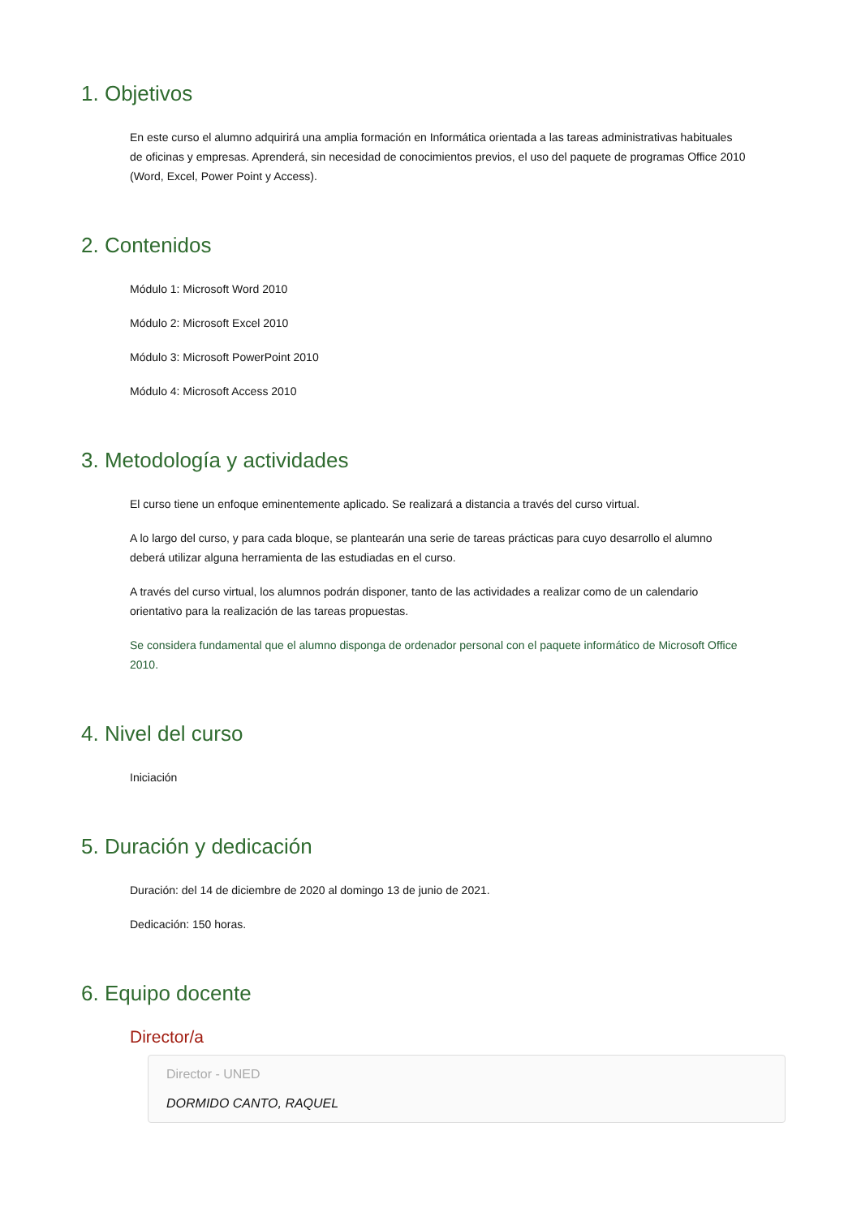1. Objetivos
En este curso el alumno adquirirá una amplia formación en Informática orientada a las tareas administrativas habituales de oficinas y empresas. Aprenderá, sin necesidad de conocimientos previos, el uso del paquete de programas Office 2010 (Word, Excel, Power Point y Access).
2. Contenidos
Módulo 1: Microsoft Word 2010
Módulo 2: Microsoft Excel 2010
Módulo 3: Microsoft PowerPoint 2010
Módulo 4: Microsoft Access 2010
3. Metodología y actividades
El curso tiene un enfoque eminentemente aplicado. Se realizará a distancia a través del curso virtual.
A lo largo del curso, y para cada bloque, se plantearán una serie de tareas prácticas para cuyo desarrollo el alumno deberá utilizar alguna herramienta de las estudiadas en el curso.
A través del curso virtual, los alumnos podrán disponer, tanto de las actividades a realizar como de un calendario orientativo para la realización de las tareas propuestas.
Se considera fundamental que el alumno disponga de ordenador personal con el paquete informático de Microsoft Office 2010.
4. Nivel del curso
Iniciación
5. Duración y dedicación
Duración: del 14 de diciembre de 2020 al domingo 13 de junio de 2021.
Dedicación: 150 horas.
6. Equipo docente
Director/a
Director - UNED
DORMIDO CANTO, RAQUEL